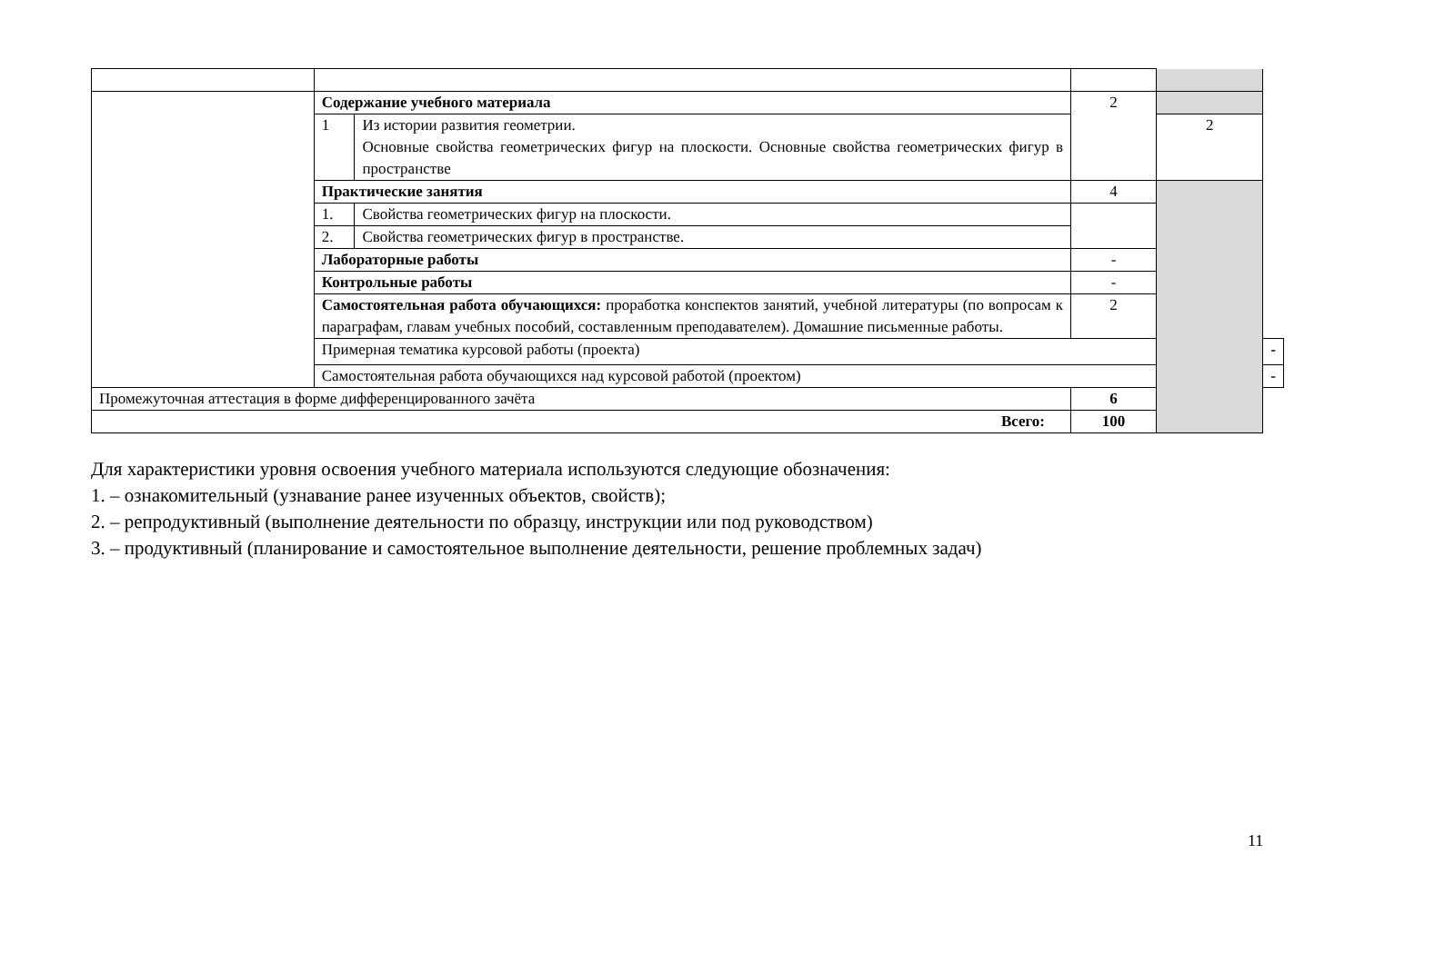| | Содержание учебного материала | | 2 | | |
| | 1 | Из истории развития геометрии. Основные свойства геометрических фигур на плоскости. Основные свойства геометрических фигур в пространстве | | 2 | |
| | Практические занятия | | 4 | | |
| | 1. | Свойства геометрических фигур на плоскости. | | | |
| | 2. | Свойства геометрических фигур в пространстве. | | | |
| | Лабораторные работы | | - | | |
| | Контрольные работы | | - | | |
| | Самостоятельная работа обучающихся: проработка конспектов занятий, учебной литературы (по вопросам к параграфам, главам учебных пособий, составленным преподавателем). Домашние письменные работы. | | 2 | | |
| | Примерная тематика курсовой работы (проекта) | | | | - |
| | Самостоятельная работа обучающихся над курсовой работой (проектом) | | | | - |
| Промежуточная аттестация в форме дифференцированного зачёта | | | 6 | | |
| Всего: | | | 100 | | |
Для характеристики уровня освоения учебного материала используются следующие обозначения:
1. – ознакомительный (узнавание ранее изученных объектов, свойств);
2. – репродуктивный (выполнение деятельности по образцу, инструкции или под руководством)
3. – продуктивный (планирование и самостоятельное выполнение деятельности, решение проблемных задач)
11